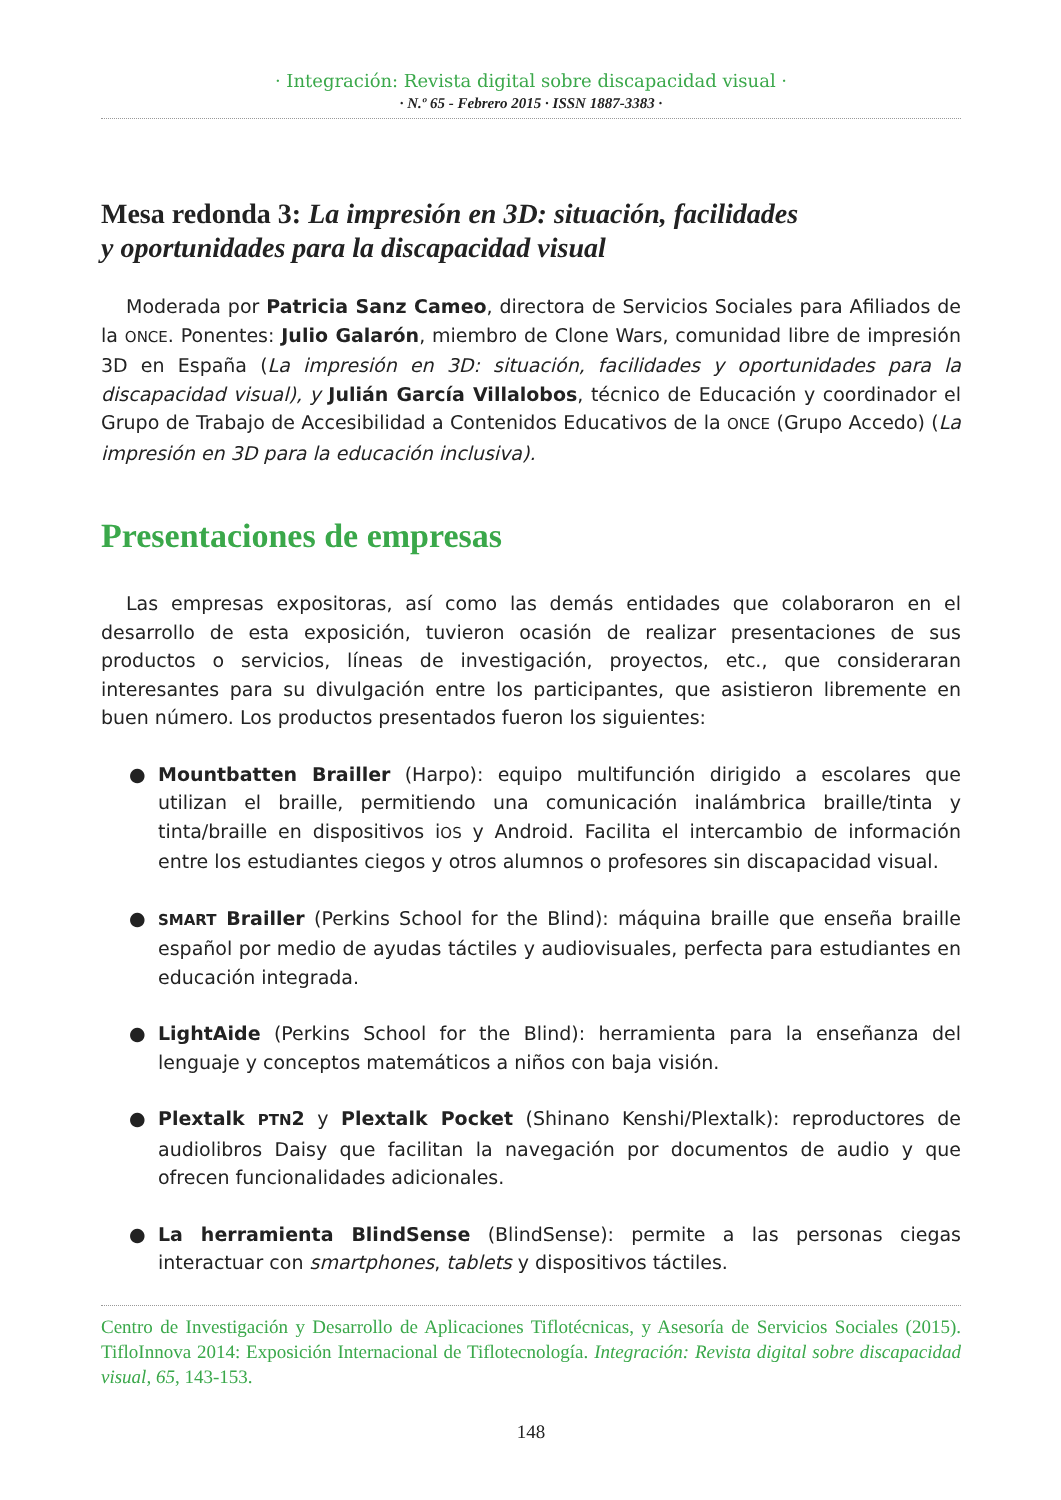· Integración: Revista digital sobre discapacidad visual ·
· N.º 65 - Febrero 2015 · ISSN 1887-3383 ·
Mesa redonda 3: La impresión en 3D: situación, facilidades
y oportunidades para la discapacidad visual
Moderada por Patricia Sanz Cameo, directora de Servicios Sociales para Afiliados de la ONCE. Ponentes: Julio Galarón, miembro de Clone Wars, comunidad libre de impresión 3D en España (La impresión en 3D: situación, facilidades y oportunidades para la discapacidad visual), y Julián García Villalobos, técnico de Educación y coordinador el Grupo de Trabajo de Accesibilidad a Contenidos Educativos de la ONCE (Grupo Accedo) (La impresión en 3D para la educación inclusiva).
Presentaciones de empresas
Las empresas expositoras, así como las demás entidades que colaboraron en el desarrollo de esta exposición, tuvieron ocasión de realizar presentaciones de sus productos o servicios, líneas de investigación, proyectos, etc., que consideraran interesantes para su divulgación entre los participantes, que asistieron libremente en buen número. Los productos presentados fueron los siguientes:
● Mountbatten Brailler (Harpo): equipo multifunción dirigido a escolares que utilizan el braille, permitiendo una comunicación inalámbrica braille/tinta y tinta/braille en dispositivos iOS y Android. Facilita el intercambio de información entre los estudiantes ciegos y otros alumnos o profesores sin discapacidad visual.
● SMART Brailler (Perkins School for the Blind): máquina braille que enseña braille español por medio de ayudas táctiles y audiovisuales, perfecta para estudiantes en educación integrada.
● LightAide (Perkins School for the Blind): herramienta para la enseñanza del lenguaje y conceptos matemáticos a niños con baja visión.
● Plextalk PTN2 y Plextalk Pocket (Shinano Kenshi/Plextalk): reproductores de audiolibros Daisy que facilitan la navegación por documentos de audio y que ofrecen funcionalidades adicionales.
● La herramienta BlindSense (BlindSense): permite a las personas ciegas interactuar con smartphones, tablets y dispositivos táctiles.
Centro de Investigación y Desarrollo de Aplicaciones Tiflotécnicas, y Asesoría de Servicios Sociales (2015). TifloInnova 2014: Exposición Internacional de Tiflotecnología. Integración: Revista digital sobre discapacidad visual, 65, 143-153.
148